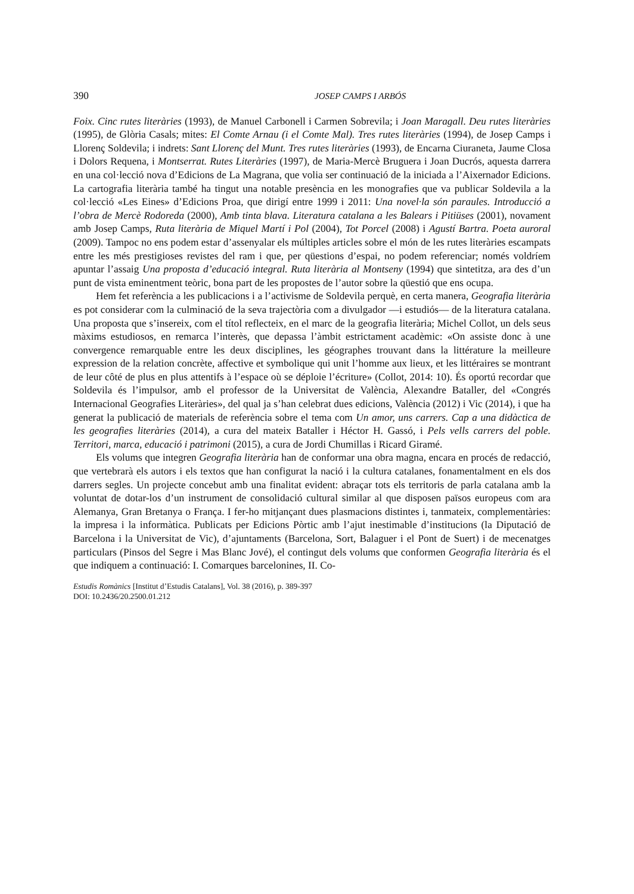390 JOSEP CAMPS I ARBÓS
Foix. Cinc rutes literàries (1993), de Manuel Carbonell i Carmen Sobrevila; i Joan Maragall. Deu rutes literàries (1995), de Glòria Casals; mites: El Comte Arnau (i el Comte Mal). Tres rutes literàries (1994), de Josep Camps i Llorenç Soldevila; i indrets: Sant Llorenç del Munt. Tres rutes literàries (1993), de Encarna Ciuraneta, Jaume Closa i Dolors Requena, i Montserrat. Rutes Literàries (1997), de Maria-Mercè Bruguera i Joan Ducrós, aquesta darrera en una col·lecció nova d’Edicions de La Magrana, que volia ser continuació de la iniciada a l’Aixernador Edicions. La cartografia literària també ha tingut una notable presència en les monografies que va publicar Soldevila a la col·lecció «Les Eines» d’Edicions Proa, que dirigí entre 1999 i 2011: Una novel·la són paraules. Introducció a l’obra de Mercè Rodoreda (2000), Amb tinta blava. Literatura catalana a les Balears i Pitiüses (2001), novament amb Josep Camps, Ruta literària de Miquel Martí i Pol (2004), Tot Porcel (2008) i Agustí Bartra. Poeta auroral (2009). Tampoc no ens podem estar d’assenyalar els múltiples articles sobre el món de les rutes literàries escampats entre les més prestigioses revistes del ram i que, per qüestions d’espai, no podem referenciar; només voldríem apuntar l’assaig Una proposta d’educació integral. Ruta literària al Montseny (1994) que sintetitza, ara des d’un punt de vista eminentment teòric, bona part de les propostes de l’autor sobre la qüestió que ens ocupa.
Hem fet referència a les publicacions i a l’activisme de Soldevila perquè, en certa manera, Geografia literària es pot considerar com la culminació de la seva trajectòria com a divulgador —i estudiós— de la literatura catalana. Una proposta que s’insereix, com el títol reflecteix, en el marc de la geografia literària; Michel Collot, un dels seus màxims estudiosos, en remarca l’interès, que depassa l’àmbit estrictament acadèmic: «On assiste donc à une convergence remarquable entre les deux disciplines, les géographes trouvant dans la littérature la meilleure expression de la relation concrète, affective et symbolique qui unit l’homme aux lieux, et les littéraires se montrant de leur côté de plus en plus attentifs à l’espace où se déploie l’écriture» (Collot, 2014: 10). És oportú recordar que Soldevila és l’impulsor, amb el professor de la Universitat de València, Alexandre Bataller, del «Congrés Internacional Geografies Literàries», del qual ja s’han celebrat dues edicions, València (2012) i Vic (2014), i que ha generat la publicació de materials de referència sobre el tema com Un amor, uns carrers. Cap a una didàctica de les geografies literàries (2014), a cura del mateix Bataller i Héctor H. Gassó, i Pels vells carrers del poble. Territori, marca, educació i patrimoni (2015), a cura de Jordi Chumillas i Ricard Giramé.
Els volums que integren Geografia literària han de conformar una obra magna, encara en procés de redacció, que vertebrarà els autors i els textos que han configurat la nació i la cultura catalanes, fonamentalment en els dos darrers segles. Un projecte concebut amb una finalitat evident: abraçar tots els territoris de parla catalana amb la voluntat de dotar-los d’un instrument de consolidació cultural similar al que disposen països europeus com ara Alemanya, Gran Bretanya o França. I fer-ho mitjançant dues plasmacions distintes i, tanmateix, complementàries: la impresa i la informàtica. Publicats per Edicions Pòrtic amb l’ajut inestimable d’institucions (la Diputació de Barcelona i la Universitat de Vic), d’ajuntaments (Barcelona, Sort, Balaguer i el Pont de Suert) i de mecenatges particulars (Pinsos del Segre i Mas Blanc Jové), el contingut dels volums que conformen Geografia literària és el que indiquem a continuació: I. Comarques barcelonines, II. Co-
Estudis Romànics [Institut d’Estudis Catalans], Vol. 38 (2016), p. 389-397
DOI: 10.2436/20.2500.01.212